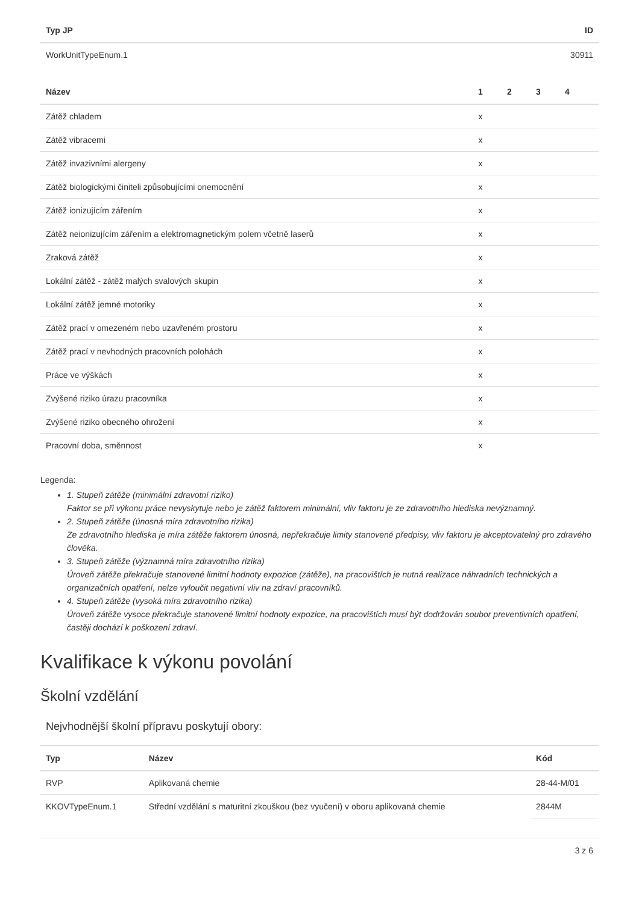| Typ JP | ID |
| --- | --- |
| WorkUnitTypeEnum.1 | 30911 |
| Název | 1 | 2 | 3 | 4 | |
| --- | --- | --- | --- | --- | --- |
| Zátěž chladem | x | | | | |
| Zátěž vibracemi | x | | | | |
| Zátěž invazivními alergeny | x | | | | |
| Zátěž biologickými činiteli způsobujícími onemocnění | x | | | | |
| Zátěž ionizujícím zářením | x | | | | |
| Zátěž neionizujícím zářením a elektromagnetickým polem včetně laserů | x | | | | |
| Zraková zátěž | x | | | | |
| Lokální zátěž - zátěž malých svalových skupin | x | | | | |
| Lokální zátěž jemné motoriky | x | | | | |
| Zátěž prací v omezeném nebo uzavřeném prostoru | x | | | | |
| Zátěž prací v nevhodných pracovních polohách | x | | | | |
| Práce ve výškách | x | | | | |
| Zvýšené riziko úrazu pracovníka | x | | | | |
| Zvýšené riziko obecného ohrožení | x | | | | |
| Pracovní doba, směnnost | x | | | | |
Legenda:
1. Stupeň zátěže (minimální zdravotní riziko)
Faktor se při výkonu práce nevyskytuje nebo je zátěž faktorem minimální, vliv faktoru je ze zdravotního hlediska nevýznamný.
2. Stupeň zátěže (únosná míra zdravotního rizika)
Ze zdravotního hlediska je míra zátěže faktorem únosná, nepřekračuje limity stanovené předpisy, vliv faktoru je akceptovatelný pro zdravého člověka.
3. Stupeň zátěže (významná míra zdravotního rizika)
Úroveň zátěže překračuje stanovené limitní hodnoty expozice (zátěže), na pracovištích je nutná realizace náhradních technických a organizačních opatření, nelze vyloučit negativní vliv na zdraví pracovníků.
4. Stupeň zátěže (vysoká míra zdravotního rizika)
Úroveň zátěže vysoce překračuje stanovené limitní hodnoty expozice, na pracovištích musí být dodržován soubor preventivních opatření, častěji dochází k poškození zdraví.
Kvalifikace k výkonu povolání
Školní vzdělání
Nejvhodnější školní přípravu poskytují obory:
| Typ | Název | Kód |
| --- | --- | --- |
| RVP | Aplikovaná chemie | 28-44-M/01 |
| KKOVTypeEnum.1 | Střední vzdělání s maturitní zkouškou (bez vyučení) v oboru aplikovaná chemie | 2844M |
3 z 6